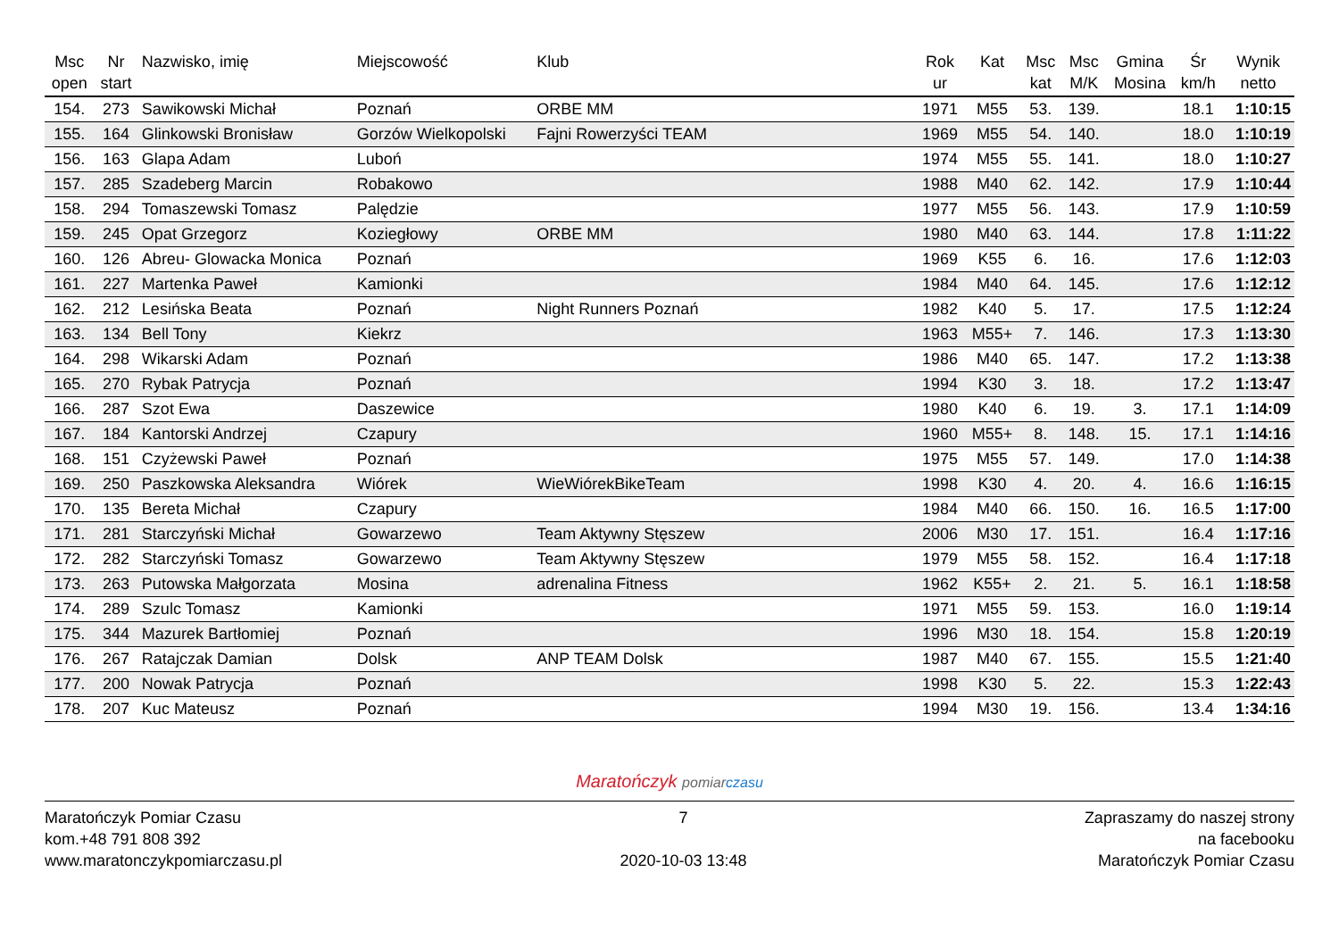| Msc open | Nr start | Nazwisko, imię | Miejscowość | Klub | Rok ur | Kat | Msc kat | Msc M/K | Gmina Mosina | Śr km/h | Wynik netto |
| --- | --- | --- | --- | --- | --- | --- | --- | --- | --- | --- | --- |
| 154. | 273 | Sawikowski Michał | Poznań | ORBE MM | 1971 | M55 | 53. | 139. | | 18.1 | 1:10:15 |
| 155. | 164 | Glinkowski Bronisław | Gorzów Wielkopolski | Fajni Rowerzyści TEAM | 1969 | M55 | 54. | 140. | | 18.0 | 1:10:19 |
| 156. | 163 | Glapa Adam | Luboń | | 1974 | M55 | 55. | 141. | | 18.0 | 1:10:27 |
| 157. | 285 | Szadeberg Marcin | Robakowo | | 1988 | M40 | 62. | 142. | | 17.9 | 1:10:44 |
| 158. | 294 | Tomaszewski Tomasz | Palędzie | | 1977 | M55 | 56. | 143. | | 17.9 | 1:10:59 |
| 159. | 245 | Opat Grzegorz | Koziegłowy | ORBE MM | 1980 | M40 | 63. | 144. | | 17.8 | 1:11:22 |
| 160. | 126 | Abreu- Glowacka Monica | Poznań | | 1969 | K55 | 6. | 16. | | 17.6 | 1:12:03 |
| 161. | 227 | Martenka Paweł | Kamionki | | 1984 | M40 | 64. | 145. | | 17.6 | 1:12:12 |
| 162. | 212 | Lesińska Beata | Poznań | Night Runners Poznań | 1982 | K40 | 5. | 17. | | 17.5 | 1:12:24 |
| 163. | 134 | Bell Tony | Kiekrz | | 1963 | M55+ | 7. | 146. | | 17.3 | 1:13:30 |
| 164. | 298 | Wikarski Adam | Poznań | | 1986 | M40 | 65. | 147. | | 17.2 | 1:13:38 |
| 165. | 270 | Rybak Patrycja | Poznań | | 1994 | K30 | 3. | 18. | | 17.2 | 1:13:47 |
| 166. | 287 | Szot Ewa | Daszewice | | 1980 | K40 | 6. | 19. | 3. | 17.1 | 1:14:09 |
| 167. | 184 | Kantorski Andrzej | Czapury | | 1960 | M55+ | 8. | 148. | 15. | 17.1 | 1:14:16 |
| 168. | 151 | Czyżewski Paweł | Poznań | | 1975 | M55 | 57. | 149. | | 17.0 | 1:14:38 |
| 169. | 250 | Paszkowska Aleksandra | Wiórek | WieWiórekBikeTeam | 1998 | K30 | 4. | 20. | 4. | 16.6 | 1:16:15 |
| 170. | 135 | Bereta Michał | Czapury | | 1984 | M40 | 66. | 150. | 16. | 16.5 | 1:17:00 |
| 171. | 281 | Starczyński Michał | Gowarzewo | Team Aktywny Stęszew | 2006 | M30 | 17. | 151. | | 16.4 | 1:17:16 |
| 172. | 282 | Starczyński Tomasz | Gowarzewo | Team Aktywny Stęszew | 1979 | M55 | 58. | 152. | | 16.4 | 1:17:18 |
| 173. | 263 | Putowska Małgorzata | Mosina | adrenalina Fitness | 1962 | K55+ | 2. | 21. | 5. | 16.1 | 1:18:58 |
| 174. | 289 | Szulc Tomasz | Kamionki | | 1971 | M55 | 59. | 153. | | 16.0 | 1:19:14 |
| 175. | 344 | Mazurek Bartłomiej | Poznań | | 1996 | M30 | 18. | 154. | | 15.8 | 1:20:19 |
| 176. | 267 | Ratajczak Damian | Dolsk | ANP TEAM Dolsk | 1987 | M40 | 67. | 155. | | 15.5 | 1:21:40 |
| 177. | 200 | Nowak Patrycja | Poznań | | 1998 | K30 | 5. | 22. | | 15.3 | 1:22:43 |
| 178. | 207 | Kuc Mateusz | Poznań | | 1994 | M30 | 19. | 156. | | 13.4 | 1:34:16 |
Maratończyk pomiar czasu
Maratończyk Pomiar Czasu
kom.+48 791 808 392
www.maratonczykpomiarczasu.pl
7
2020-10-03 13:48
Zapraszamy do naszej strony
na facebooku
Maratończyk Pomiar Czasu